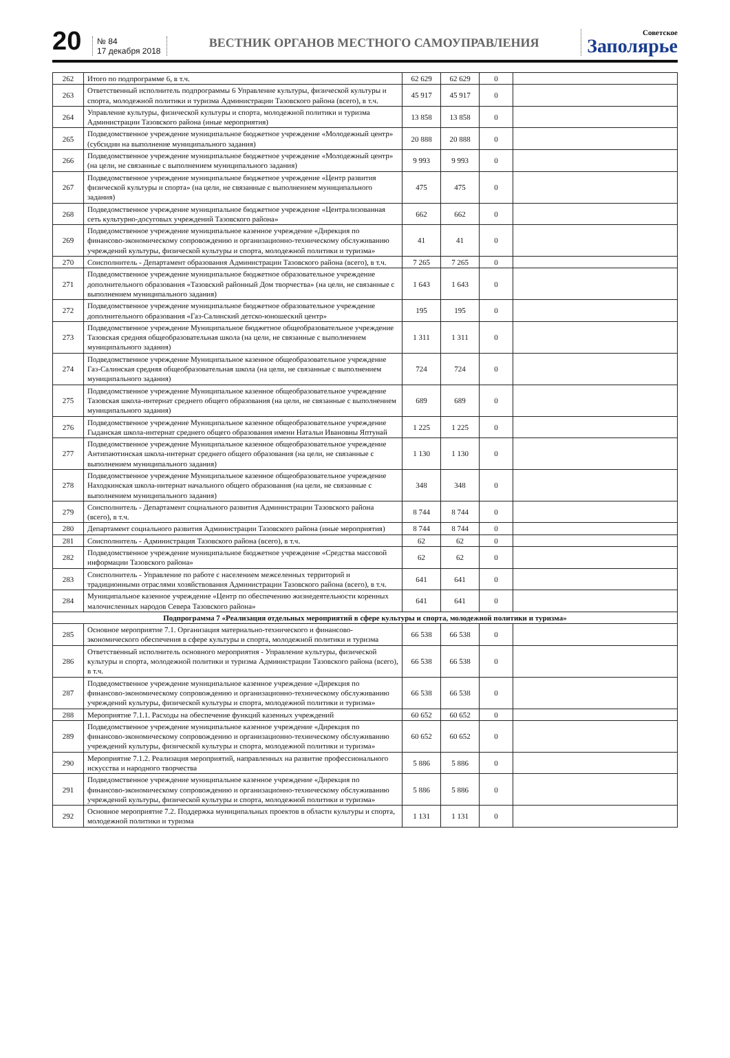20
№ 84
17 декабря 2018
ВЕСТНИК ОРГАНОВ МЕСТНОГО САМОУПРАВЛЕНИЯ
Советское
Заполярье
| 262 | Итого по подпрограмме 6, в т.ч. | 62 629 | 62 629 | 0 | |
| 263 | Ответственный исполнитель подпрограммы 6 Управление культуры, физической культуры и спорта, молодежной политики и туризма Администрации Тазовского района (всего), в т.ч. | 45 917 | 45 917 | 0 | |
| 264 | Управление культуры, физической культуры и спорта, молодежной политики и туризма Администрации Тазовского района (иные мероприятия) | 13 858 | 13 858 | 0 | |
| 265 | Подведомственное учреждение муниципальное бюджетное учреждение «Молодежный центр» (субсидии на выполнение муниципального задания) | 20 888 | 20 888 | 0 | |
| 266 | Подведомственное учреждение муниципальное бюджетное учреждение «Молодежный центр» (на цели, не связанные с выполнением муниципального задания) | 9 993 | 9 993 | 0 | |
| 267 | Подведомственное учреждение муниципальное бюджетное учреждение «Центр развития физической культуры и спорта» (на цели, не связанные с выполнением муниципального задания) | 475 | 475 | 0 | |
| 268 | Подведомственное учреждение муниципальное бюджетное учреждение «Централизованная сеть культурно-досуговых учреждений Тазовского района» | 662 | 662 | 0 | |
| 269 | Подведомственное учреждение муниципальное казенное учреждение «Дирекция по финансово-экономическому сопровождению и организационно-техническому обслуживанию учреждений культуры, физической культуры и спорта, молодежной политики и туризма» | 41 | 41 | 0 | |
| 270 | Соисполнитель - Департамент образования Администрации Тазовского района (всего), в т.ч. | 7 265 | 7 265 | 0 | |
| 271 | Подведомственное учреждение муниципальное бюджетное образовательное учреждение дополнительного образования «Тазовский районный Дом творчества» (на цели, не связанные с выполнением муниципального задания) | 1 643 | 1 643 | 0 | |
| 272 | Подведомственное учреждение муниципальное бюджетное образовательное учреждение дополнительного образования «Газ-Салинский детско-юношеский центр» | 195 | 195 | 0 | |
| 273 | Подведомственное учреждение Муниципальное бюджетное общеобразовательное учреждение Тазовская средняя общеобразовательная школа (на цели, не связанные с выполнением муниципального задания) | 1 311 | 1 311 | 0 | |
| 274 | Подведомственное учреждение Муниципальное казенное общеобразовательное учреждение Газ-Салинская средняя общеобразовательная школа (на цели, не связанные с выполнением муниципального задания) | 724 | 724 | 0 | |
| 275 | Подведомственное учреждение Муниципальное казенное общеобразовательное учреждение Тазовская школа-интернат среднего общего образования (на цели, не связанные с выполнением муниципального задания) | 689 | 689 | 0 | |
| 276 | Подведомственное учреждение Муниципальное казенное общеобразовательное учреждение Гыданская школа-интернат среднего общего образования имени Натальи Ивановны Яптунай | 1 225 | 1 225 | 0 | |
| 277 | Подведомственное учреждение Муниципальное казенное общеобразовательное учреждение Антипаютинская школа-интернат среднего общего образования (на цели, не связанные с выполнением муниципального задания) | 1 130 | 1 130 | 0 | |
| 278 | Подведомственное учреждение Муниципальное казенное общеобразовательное учреждение Находкинская школа-интернат начального общего образования (на цели, не связанные с выполнением муниципального задания) | 348 | 348 | 0 | |
| 279 | Соисполнитель - Департамент социального развития Администрации Тазовского района (всего), в т.ч. | 8 744 | 8 744 | 0 | |
| 280 | Департамент социального развития Администрации Тазовского района (иные мероприятия) | 8 744 | 8 744 | 0 | |
| 281 | Соисполнитель - Администрация Тазовского района (всего), в т.ч. | 62 | 62 | 0 | |
| 282 | Подведомственное учреждение муниципальное бюджетное учреждение «Средства массовой информации Тазовского района» | 62 | 62 | 0 | |
| 283 | Соисполнитель - Управление по работе с населением межселенных территорий и традиционными отраслями хозяйствования Администрации Тазовского района (всего), в т.ч. | 641 | 641 | 0 | |
| 284 | Муниципальное казенное учреждение «Центр по обеспечению жизнедеятельности коренных малочисленных народов Севера Тазовского района» | 641 | 641 | 0 | |
| Подпрограмма 7 «Реализация отдельных мероприятий в сфере культуры и спорта, молодежной политики и туризма» | | | | | |
| 285 | Основное мероприятие 7.1. Организация материально-технического и финансово-экономического обеспечения в сфере культуры и спорта, молодежной политики и туризма | 66 538 | 66 538 | 0 | |
| 286 | Ответственный исполнитель основного мероприятия - Управление культуры, физической культуры и спорта, молодежной политики и туризма Администрации Тазовского района (всего), в т.ч. | 66 538 | 66 538 | 0 | |
| 287 | Подведомственное учреждение муниципальное казенное учреждение «Дирекция по финансово-экономическому сопровождению и организационно-техническому обслуживанию учреждений культуры, физической культуры и спорта, молодежной политики и туризма» | 66 538 | 66 538 | 0 | |
| 288 | Мероприятие 7.1.1. Расходы на обеспечение функций казенных учреждений | 60 652 | 60 652 | 0 | |
| 289 | Подведомственное учреждение муниципальное казенное учреждение «Дирекция по финансово-экономическому сопровождению и организационно-техническому обслуживанию учреждений культуры, физической культуры и спорта, молодежной политики и туризма» | 60 652 | 60 652 | 0 | |
| 290 | Мероприятие 7.1.2. Реализация мероприятий, направленных на развитие профессионального искусства и народного творчества | 5 886 | 5 886 | 0 | |
| 291 | Подведомственное учреждение муниципальное казенное учреждение «Дирекция по финансово-экономическому сопровождению и организационно-техническому обслуживанию учреждений культуры, физической культуры и спорта, молодежной политики и туризма» | 5 886 | 5 886 | 0 | |
| 292 | Основное мероприятие 7.2. Поддержка муниципальных проектов в области культуры и спорта, молодежной политики и туризма | 1 131 | 1 131 | 0 | |